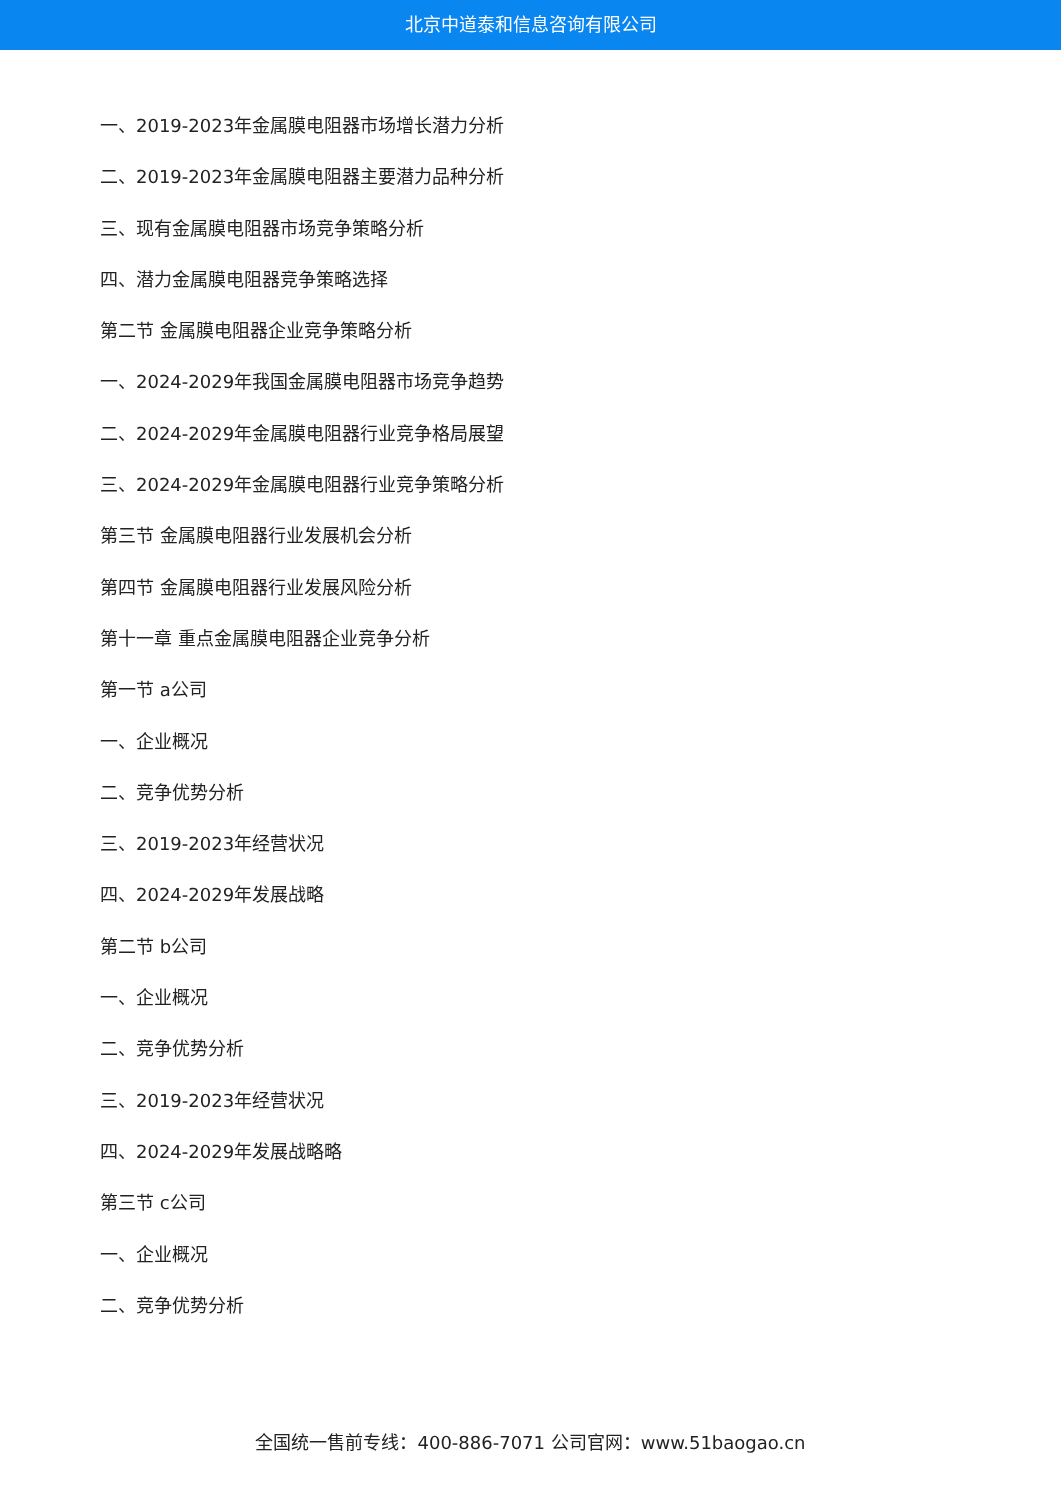北京中道泰和信息咨询有限公司
一、2019-2023年金属膜电阻器市场增长潜力分析
二、2019-2023年金属膜电阻器主要潜力品种分析
三、现有金属膜电阻器市场竞争策略分析
四、潜力金属膜电阻器竞争策略选择
第二节 金属膜电阻器企业竞争策略分析
一、2024-2029年我国金属膜电阻器市场竞争趋势
二、2024-2029年金属膜电阻器行业竞争格局展望
三、2024-2029年金属膜电阻器行业竞争策略分析
第三节 金属膜电阻器行业发展机会分析
第四节 金属膜电阻器行业发展风险分析
第十一章 重点金属膜电阻器企业竞争分析
第一节 a公司
一、企业概况
二、竞争优势分析
三、2019-2023年经营状况
四、2024-2029年发展战略
第二节 b公司
一、企业概况
二、竞争优势分析
三、2019-2023年经营状况
四、2024-2029年发展战略略
第三节 c公司
一、企业概况
二、竞争优势分析
全国统一售前专线：400-886-7071 公司官网：www.51baogao.cn